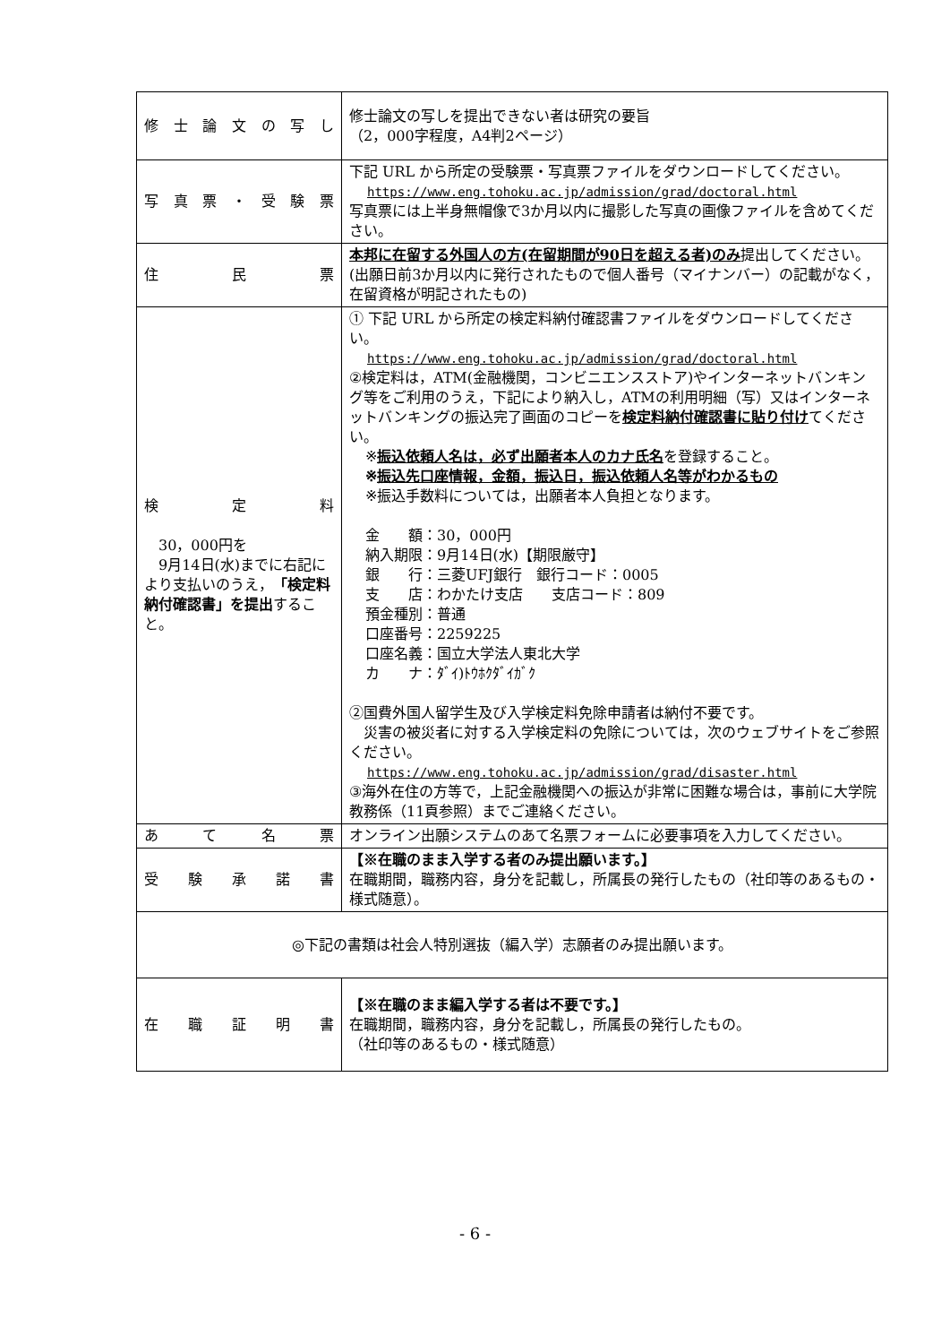| 修 士 論 文 の 写 し | 修士論文の写しを提出できない者は研究の要旨 （2，000字程度，A4判2ページ） |
| 写 真 票 ・ 受 験 票 | 下記 URL から所定の受験票・写真票ファイルをダウンロードしてください。 https://www.eng.tohoku.ac.jp/admission/grad/doctoral.html 写真票には上半身無帽像で3か月以内に撮影した写真の画像ファイルを含めてください。 |
| 住 民 票 | 本邦に在留する外国人の方(在留期間が90日を超える者)のみ 提出してください。 (出願日前3か月以内に発行されたもので個人番号（マイナンバー）の記載がなく，在留資格が明記されたもの) |
| 検 定 料 30，000円を 9月14日(水)までに右記により支払いのうえ， 「検定料納付確認書」を提出 すること。 | ① 下記 URL から所定の検定料納付確認書ファイルをダウンロードしてください。 https://www.eng.tohoku.ac.jp/admission/grad/doctoral.html ②検定料は，ATM(金融機関，コンビニエンスストア)やインターネットバンキング等をご利用のうえ，下記により納入し，ATMの利用明細（写）又はインターネットバンキングの振込完了画面のコピーを 検定料納付確認書に貼り付け てください。 ※ 振込依頼人名は，必ず出願者本人のカナ氏名 を登録すること。 ※ 振込先口座情報，金額，振込日，振込依頼人名等がわかるもの ※振込手数料については，出願者本人負担となります。 金 額：30，000円 納入期限：9月14日(水)【期限厳守】 銀 行：三菱UFJ銀行 銀行コード：0005 支 店：わかたけ支店 支店コード：809 預金種別：普通 口座番号：2259225 口座名義：国立大学法人東北大学 カ ナ：ﾀﾞｲ)ﾄｳﾎｸﾀﾞｲｶﾞｸ ②国費外国人留学生及び入学検定料免除申請者は納付不要です。 災害の被災者に対する入学検定料の免除については，次のウェブサイトをご参照ください。 https://www.eng.tohoku.ac.jp/admission/grad/disaster.html ③海外在住の方等で，上記金融機関への振込が非常に困難な場合は，事前に大学院教務係（11頁参照）までご連絡ください。 |
| あ て 名 票 | オンライン出願システムのあて名票フォームに必要事項を入力してください。 |
| 受 験 承 諾 書 | 【※在職のまま入学する者のみ提出願います。】 在職期間，職務内容，身分を記載し，所属長の発行したもの（社印等のあるもの・様式随意）。 |
| ◎下記の書類は社会人特別選抜（編入学）志願者のみ提出願います。 | |
| 在 職 証 明 書 | 【※在職のまま編入学する者は不要です。】 在職期間，職務内容，身分を記載し，所属長の発行したもの。 （社印等のあるもの・様式随意） |
- 6 -